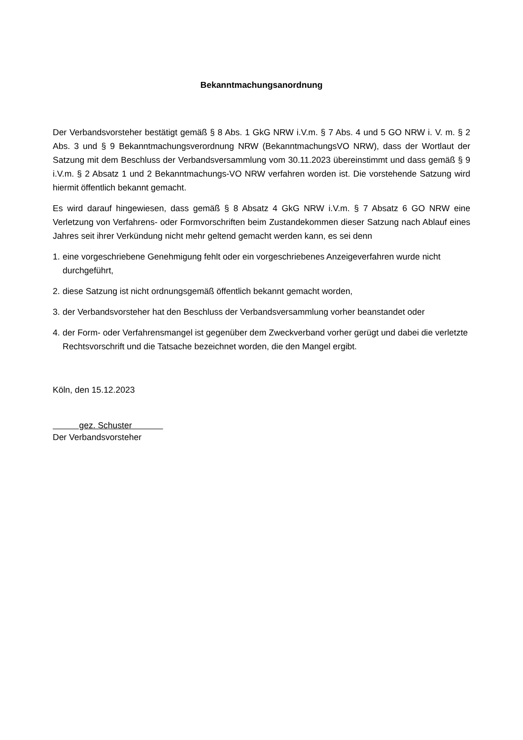Bekanntmachungsanordnung
Der Verbandsvorsteher bestätigt gemäß § 8 Abs. 1 GkG NRW i.V.m. § 7 Abs. 4 und 5 GO NRW i. V. m. § 2 Abs. 3 und § 9 Bekanntmachungsverordnung NRW (BekanntmachungsVO NRW), dass der Wortlaut der Satzung mit dem Beschluss der Verbandsversammlung vom 30.11.2023 übereinstimmt und dass gemäß § 9 i.V.m. § 2 Absatz 1 und 2 Bekanntmachungs-VO NRW verfahren worden ist. Die vorstehende Satzung wird hiermit öffentlich bekannt gemacht.
Es wird darauf hingewiesen, dass gemäß § 8 Absatz 4 GkG NRW i.V.m. § 7 Absatz 6 GO NRW eine Verletzung von Verfahrens- oder Formvorschriften beim Zustandekommen dieser Satzung nach Ablauf eines Jahres seit ihrer Verkündung nicht mehr geltend gemacht werden kann, es sei denn
1. eine vorgeschriebene Genehmigung fehlt oder ein vorgeschriebenes Anzeigeverfahren wurde nicht durchgeführt,
2. diese Satzung ist nicht ordnungsgemäß öffentlich bekannt gemacht worden,
3. der Verbandsvorsteher hat den Beschluss der Verbandsversammlung vorher beanstandet oder
4. der Form- oder Verfahrensmangel ist gegenüber dem Zweckverband vorher gerügt und dabei die verletzte Rechtsvorschrift und die Tatsache bezeichnet worden, die den Mangel ergibt.
Köln, den 15.12.2023
gez. Schuster
Der Verbandsvorsteher